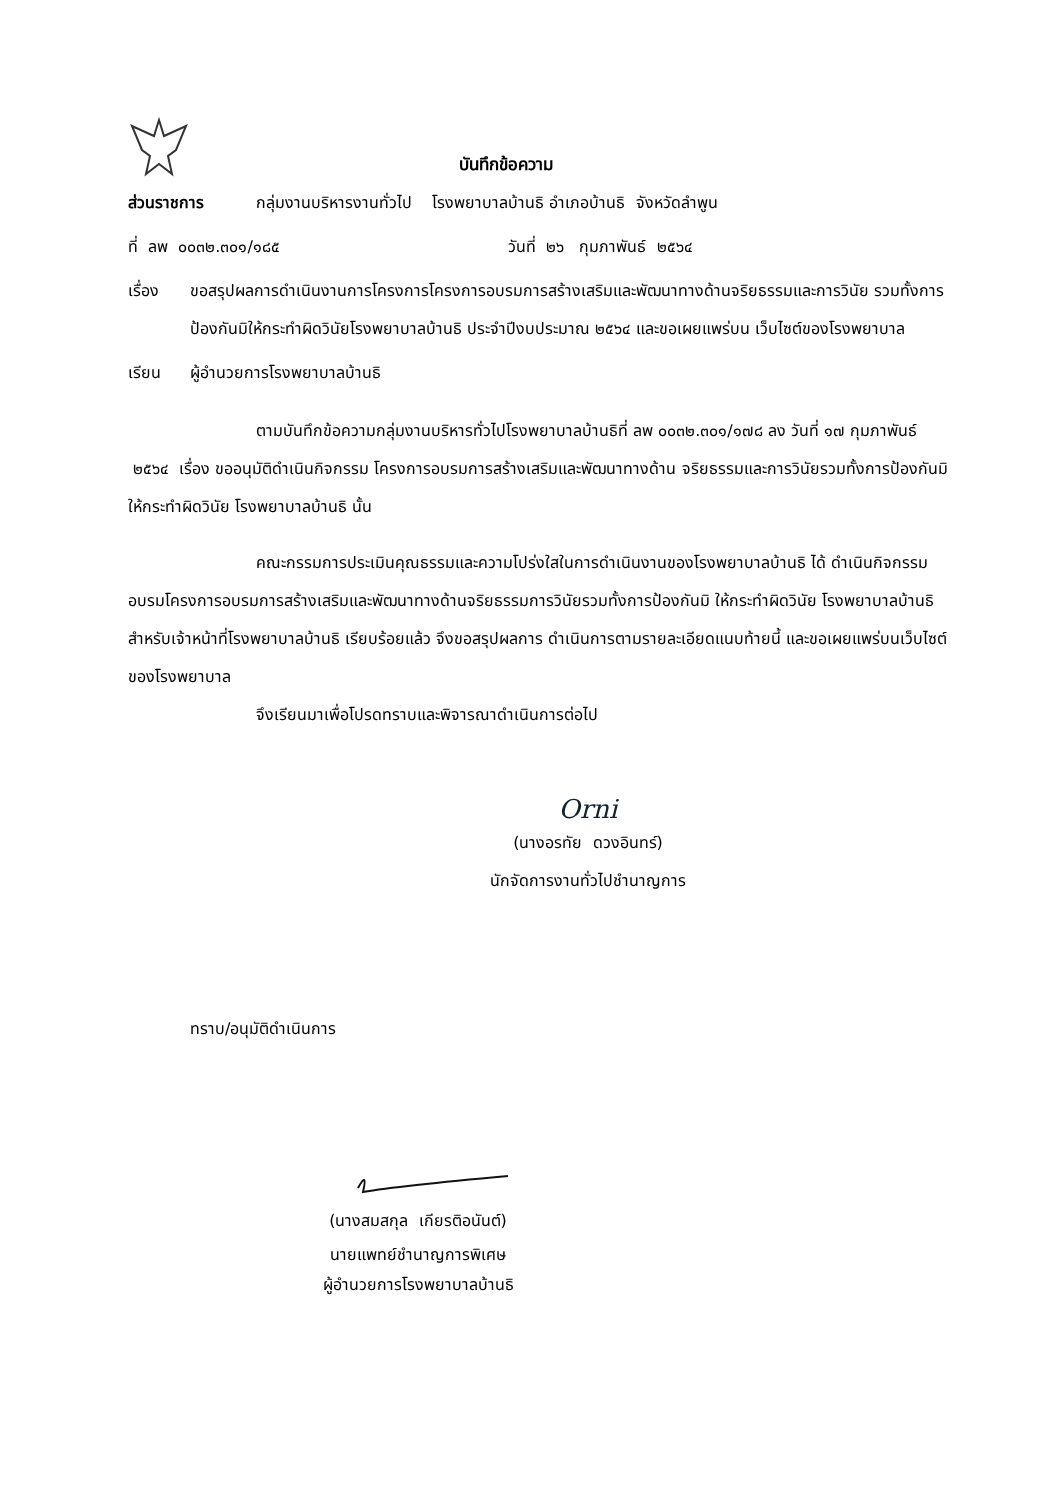บันทึกข้อความ
ส่วนราชการ กลุ่มงานบริหารงานทั่วไป โรงพยาบาลบ้านธิ อำเภอบ้านธิ จังหวัดลำพูน
ที่ ลพ ๐๐๓๒.๓๐๑/๑๘๕ วันที่ ๒๖ กุมภาพันธ์ ๒๕๖๔
เรื่อง ขอสรุปผลการดำเนินงานการโครงการโครงการอบรมการสร้างเสริมและพัฒนาทางด้านจริยธรรมและการวินัย รวมทั้งการป้องกันมิให้กระทำผิดวินัยโรงพยาบาลบ้านธิ ประจำปีงบประมาณ ๒๕๖๔ และขอเผยแพร่บน เว็บไซต์ของโรงพยาบาล
เรียน ผู้อำนวยการโรงพยาบาลบ้านธิ
ตามบันทึกข้อความกลุ่มงานบริหารทั่วไปโรงพยาบาลบ้านธิที่ ลพ ๐๐๓๒.๓๐๑/๑๗๘ ลง วันที่ ๑๗ กุมภาพันธ์ ๒๕๖๔ เรื่อง ขออนุมัติดำเนินกิจกรรม โครงการอบรมการสร้างเสริมและพัฒนาทางด้าน จริยธรรมและการวินัยรวมทั้งการป้องกันมิให้กระทำผิดวินัย โรงพยาบาลบ้านธิ นั้น
คณะกรรมการประเมินคุณธรรมและความโปร่งใสในการดำเนินงานของโรงพยาบาลบ้านธิ ได้ ดำเนินกิจกรรมอบรมโครงการอบรมการสร้างเสริมและพัฒนาทางด้านจริยธรรมการวินัยรวมทั้งการป้องกันมิ ให้กระทำผิดวินัย โรงพยาบาลบ้านธิ สำหรับเจ้าหน้าที่โรงพยาบาลบ้านธิ เรียบร้อยแล้ว จึงขอสรุปผลการ ดำเนินการตามรายละเอียดแนบท้ายนี้ และขอเผยแพร่บนเว็บไซต์ของโรงพยาบาล
จึงเรียนมาเพื่อโปรดทราบและพิจารณาดำเนินการต่อไป
Orni
(นางอรทัย ดวงอินทร์)
นักจัดการงานทั่วไปชำนาญการ
ทราบ/อนุมัติดำเนินการ
(นางสมสกุล เกียรติอนันต์)
นายแพทย์ชำนาญการพิเศษ
ผู้อำนวยการโรงพยาบาลบ้านธิ